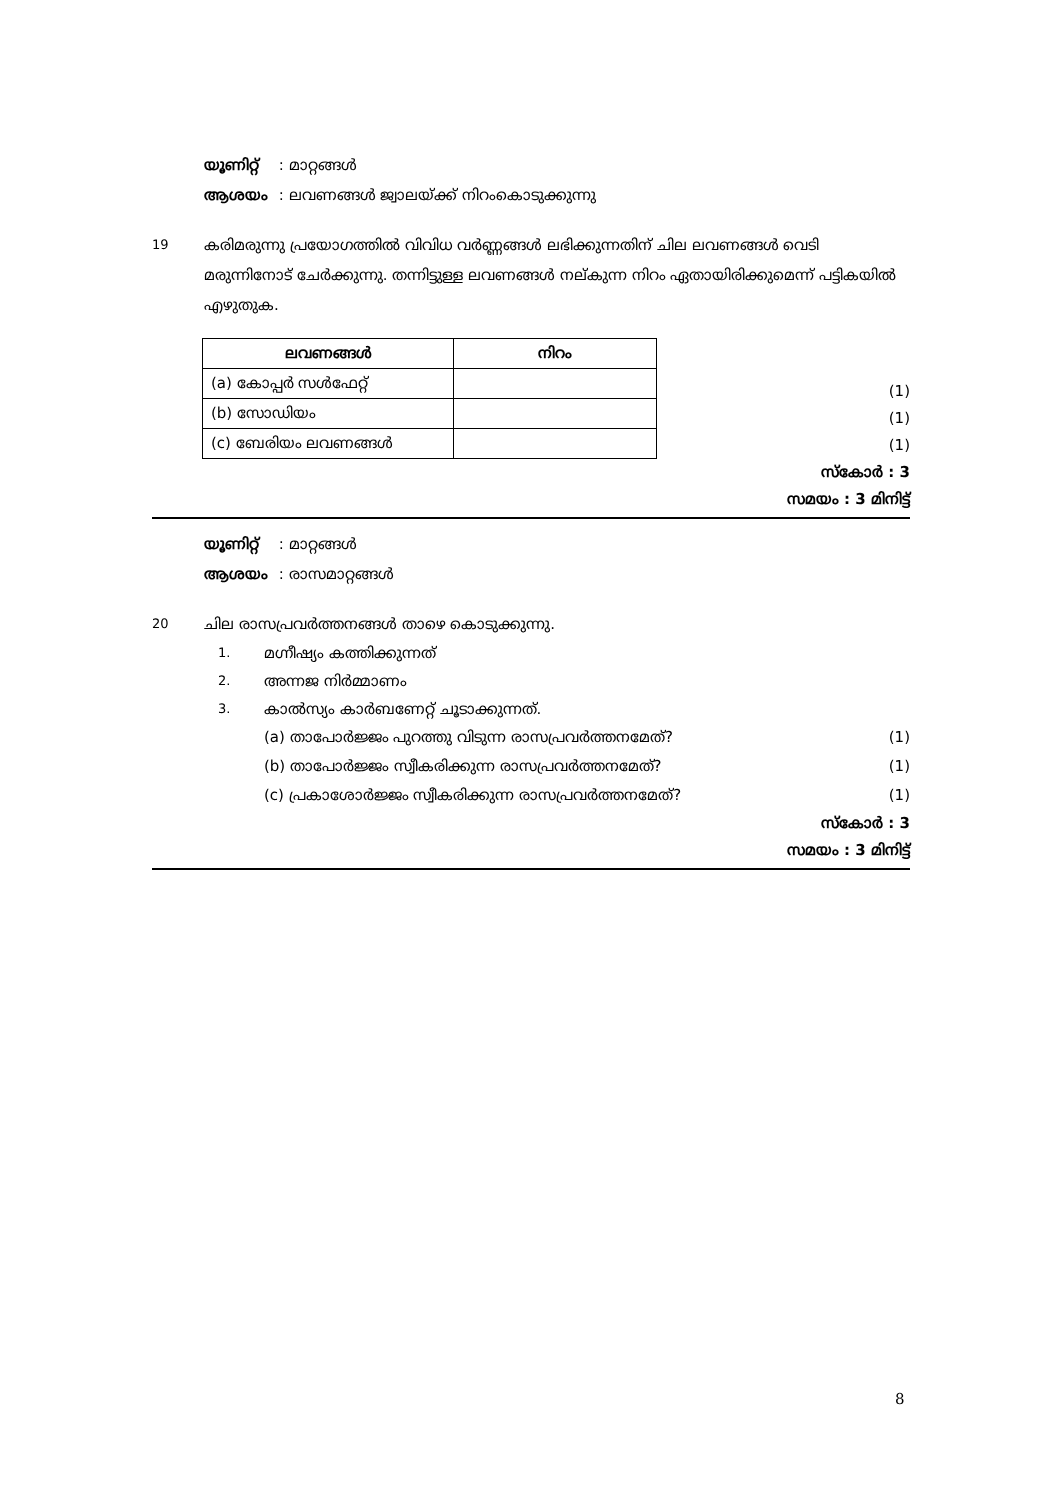യൂണിറ്റ് : മാറ്റങ്ങൾ
ആശയം : ലവണങ്ങൾ ജ്വാലയ്ക്ക് നിറംകൊടുക്കുന്നു
19
കരിമരുന്നു പ്രയോഗത്തിൽ വിവിധ വർണ്ണങ്ങൾ ലഭിക്കുന്നതിന് ചില ലവണങ്ങൾ വെടി മരുന്നിനോട് ചേർക്കുന്നു. തന്നിട്ടുള്ള ലവണങ്ങൾ നല്കുന്ന നിറം ഏതായിരിക്കുമെന്ന് പട്ടികയിൽ എഴുതുക.
| ലവണങ്ങൾ | നിറം |
| --- | --- |
| (a) കോപ്പർ സൾഫേറ്റ് | |
| (b) സോഡിയം | |
| (c) ബേരിയം ലവണങ്ങൾ | |
(1)
(1)
(1)
സ്കോർ : 3
സമയം : 3 മിനിട്ട്
യൂണിറ്റ് : മാറ്റങ്ങൾ
ആശയം : രാസമാറ്റങ്ങൾ
20
ചില രാസപ്രവർത്തനങ്ങൾ താഴെ കൊടുക്കുന്നു.
1. മഗ്നീഷ്യം കത്തിക്കുന്നത്
2. അന്നജ നിർമ്മാണം
3. കാൽസ്യം കാർബണേറ്റ് ചൂടാക്കുന്നത്.
(a) താപോർജ്ജം പുറത്തു വിടുന്ന രാസപ്രവർത്തനമേത്? (1)
(b) താപോർജ്ജം സ്വീകരിക്കുന്ന രാസപ്രവർത്തനമേത്? (1)
(c) പ്രകാശോർജ്ജം സ്വീകരിക്കുന്ന രാസപ്രവർത്തനമേത്? (1)
സ്കോർ : 3
സമയം : 3 മിനിട്ട്
8